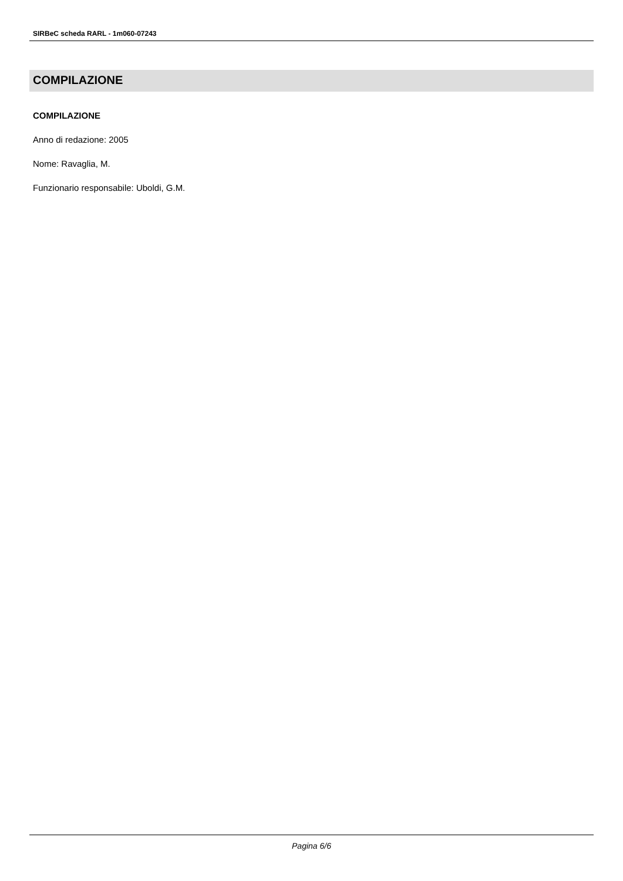SIRBeC scheda RARL - 1m060-07243
COMPILAZIONE
COMPILAZIONE
Anno di redazione: 2005
Nome: Ravaglia, M.
Funzionario responsabile: Uboldi, G.M.
Pagina 6/6